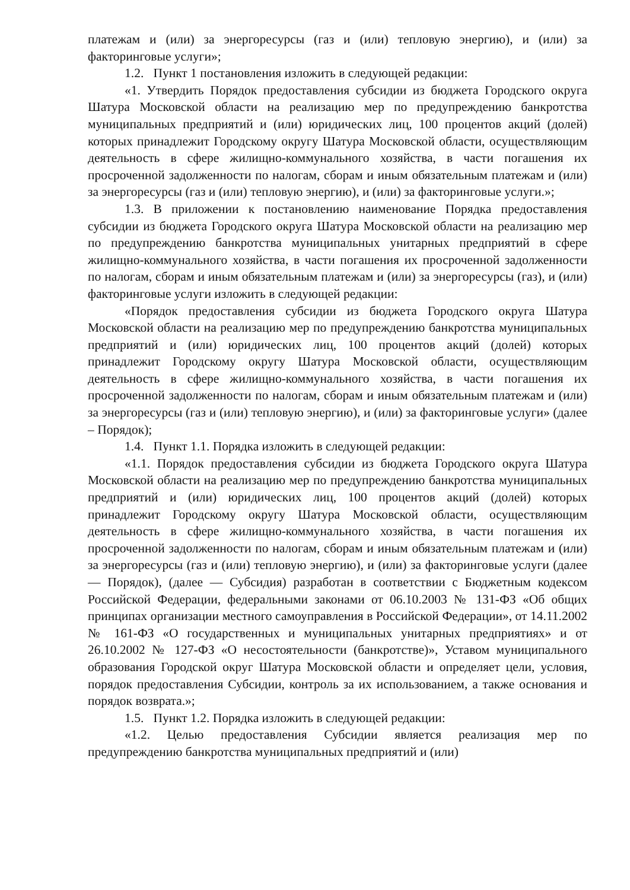платежам и (или) за энергоресурсы (газ и (или) тепловую энергию), и (или) за факторинговые услуги»;
1.2. Пункт 1 постановления изложить в следующей редакции:
«1. Утвердить Порядок предоставления субсидии из бюджета Городского округа Шатура Московской области на реализацию мер по предупреждению банкротства муниципальных предприятий и (или) юридических лиц, 100 процентов акций (долей) которых принадлежит Городскому округу Шатура Московской области, осуществляющим деятельность в сфере жилищно-коммунального хозяйства, в части погашения их просроченной задолженности по налогам, сборам и иным обязательным платежам и (или) за энергоресурсы (газ и (или) тепловую энергию), и (или) за факторинговые услуги.»;
1.3. В приложении к постановлению наименование Порядка предоставления субсидии из бюджета Городского округа Шатура Московской области на реализацию мер по предупреждению банкротства муниципальных унитарных предприятий в сфере жилищно-коммунального хозяйства, в части погашения их просроченной задолженности по налогам, сборам и иным обязательным платежам и (или) за энергоресурсы (газ), и (или) факторинговые услуги изложить в следующей редакции:
«Порядок предоставления субсидии из бюджета Городского округа Шатура Московской области на реализацию мер по предупреждению банкротства муниципальных предприятий и (или) юридических лиц, 100 процентов акций (долей) которых принадлежит Городскому округу Шатура Московской области, осуществляющим деятельность в сфере жилищно-коммунального хозяйства, в части погашения их просроченной задолженности по налогам, сборам и иным обязательным платежам и (или) за энергоресурсы (газ и (или) тепловую энергию), и (или) за факторинговые услуги» (далее – Порядок);
1.4. Пункт 1.1. Порядка изложить в следующей редакции:
«1.1. Порядок предоставления субсидии из бюджета Городского округа Шатура Московской области на реализацию мер по предупреждению банкротства муниципальных предприятий и (или) юридических лиц, 100 процентов акций (долей) которых принадлежит Городскому округу Шатура Московской области, осуществляющим деятельность в сфере жилищно-коммунального хозяйства, в части погашения их просроченной задолженности по налогам, сборам и иным обязательным платежам и (или) за энергоресурсы (газ и (или) тепловую энергию), и (или) за факторинговые услуги (далее — Порядок), (далее — Субсидия) разработан в соответствии с Бюджетным кодексом Российской Федерации, федеральными законами от 06.10.2003 № 131-ФЗ «Об общих принципах организации местного самоуправления в Российской Федерации», от 14.11.2002 № 161-ФЗ «О государственных и муниципальных унитарных предприятиях» и от 26.10.2002 № 127-ФЗ «О несостоятельности (банкротстве)», Уставом муниципального образования Городской округ Шатура Московской области и определяет цели, условия, порядок предоставления Субсидии, контроль за их использованием, а также основания и порядок возврата.»;
1.5. Пункт 1.2. Порядка изложить в следующей редакции:
«1.2. Целью предоставления Субсидии является реализация мер по предупреждению банкротства муниципальных предприятий и (или)